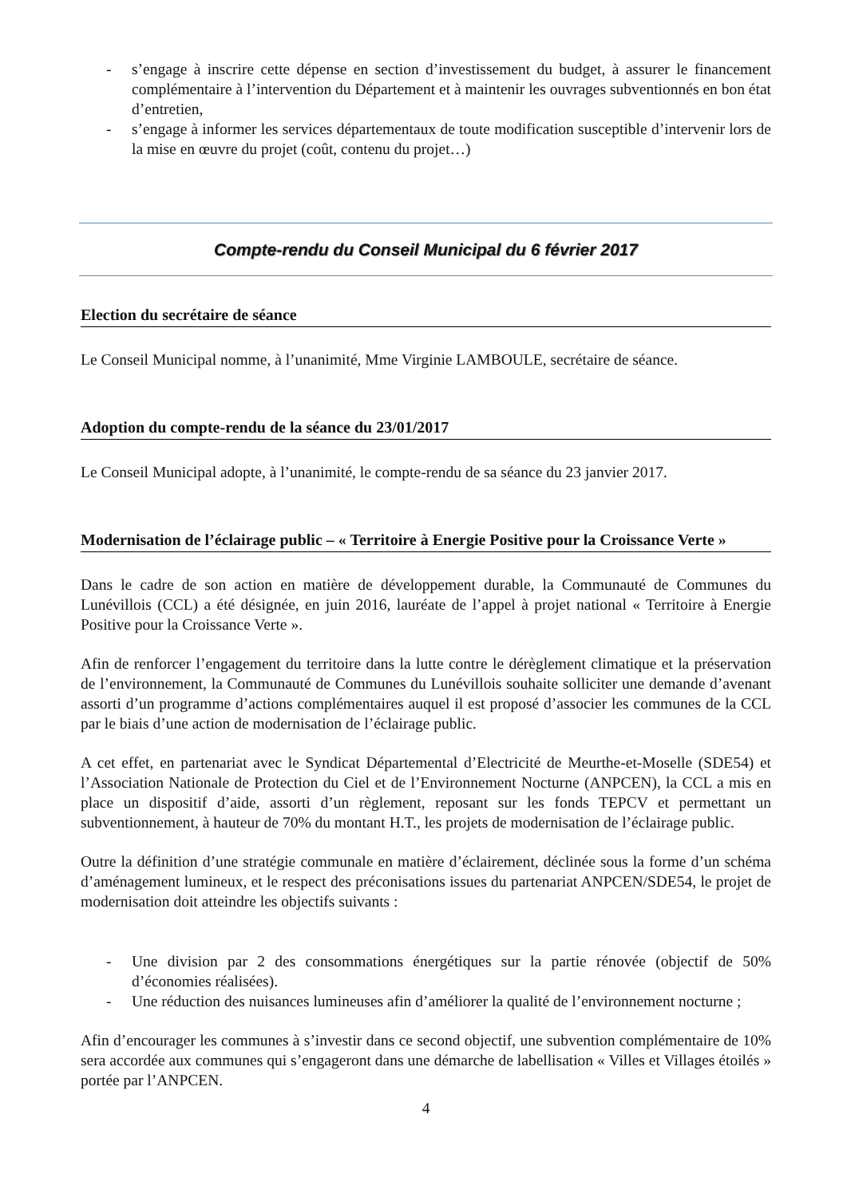- s’engage à inscrire cette dépense en section d’investissement du budget, à assurer le financement complémentaire à l’intervention du Département et à maintenir les ouvrages subventionnés en bon état d’entretien,
- s’engage à informer les services départementaux de toute modification susceptible d’intervenir lors de la mise en œuvre du projet (coût, contenu du projet…)
Compte-rendu du Conseil Municipal du 6 février 2017
Election du secrétaire de séance
Le Conseil Municipal nomme, à l’unanimité, Mme Virginie LAMBOULE, secrétaire de séance.
Adoption du compte-rendu de la séance du 23/01/2017
Le Conseil Municipal adopte, à l’unanimité, le compte-rendu de sa séance du 23 janvier 2017.
Modernisation de l’éclairage public – « Territoire à Energie Positive pour la Croissance Verte »
Dans le cadre de son action en matière de développement durable, la Communauté de Communes du Lunévillois (CCL) a été désignée, en juin 2016, lauréate de l’appel à projet national « Territoire à Energie Positive pour la Croissance Verte ».
Afin de renforcer l’engagement du territoire dans la lutte contre le dérèglement climatique et la préservation de l’environnement, la Communauté de Communes du Lunévillois souhaite solliciter une demande d’avenant assorti d’un programme d’actions complémentaires auquel il est proposé d’associer les communes de la CCL par le biais d’une action de modernisation de l’éclairage public.
A cet effet, en partenariat avec le Syndicat Départemental d’Electricité de Meurthe-et-Moselle (SDE54) et l’Association Nationale de Protection du Ciel et de l’Environnement Nocturne (ANPCEN), la CCL a mis en place un dispositif d’aide, assorti d’un règlement, reposant sur les fonds TEPCV et permettant un subventionnement, à hauteur de 70% du montant H.T., les projets de modernisation de l’éclairage public.
Outre la définition d’une stratégie communale en matière d’éclairement, déclinée sous la forme d’un schéma d’aménagement lumineux, et le respect des préconisations issues du partenariat ANPCEN/SDE54, le projet de modernisation doit atteindre les objectifs suivants :
- Une division par 2 des consommations énergétiques sur la partie rénovée (objectif de 50% d’économies réalisées).
- Une réduction des nuisances lumineuses afin d’améliorer la qualité de l’environnement nocturne ;
Afin d’encourager les communes à s’investir dans ce second objectif, une subvention complémentaire de 10% sera accordée aux communes qui s’engageront dans une démarche de labellisation « Villes et Villages étoilés » portée par l’ANPCEN.
4